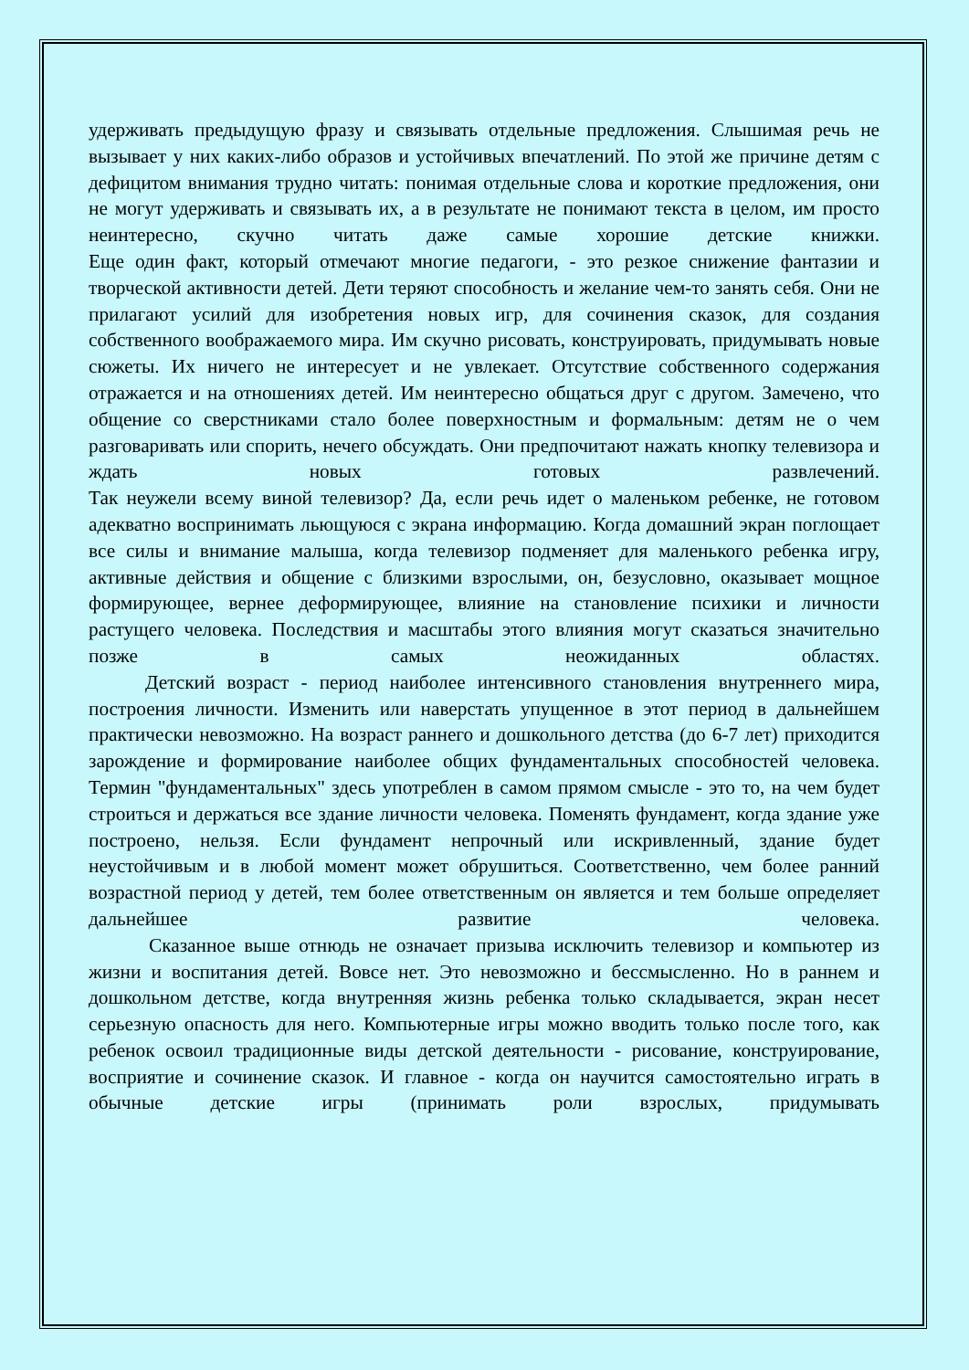удерживать предыдущую фразу и связывать отдельные предложения. Слышимая речь не вызывает у них каких-либо образов и устойчивых впечатлений. По этой же причине детям с дефицитом внимания трудно читать: понимая отдельные слова и короткие предложения, они не могут удерживать и связывать их, а в результате не понимают текста в целом, им просто неинтересно, скучно читать даже самые хорошие детские книжки.
Еще один факт, который отмечают многие педагоги, - это резкое снижение фантазии и творческой активности детей. Дети теряют способность и желание чем-то занять себя. Они не прилагают усилий для изобретения новых игр, для сочинения сказок, для создания собственного воображаемого мира. Им скучно рисовать, конструировать, придумывать новые сюжеты. Их ничего не интересует и не увлекает. Отсутствие собственного содержания отражается и на отношениях детей. Им неинтересно общаться друг с другом. Замечено, что общение со сверстниками стало более поверхностным и формальным: детям не о чем разговаривать или спорить, нечего обсуждать. Они предпочитают нажать кнопку телевизора и ждать новых готовых развлечений.
Так неужели всему виной телевизор? Да, если речь идет о маленьком ребенке, не готовом адекватно воспринимать льющуюся с экрана информацию. Когда домашний экран поглощает все силы и внимание малыша, когда телевизор подменяет для маленького ребенка игру, активные действия и общение с близкими взрослыми, он, безусловно, оказывает мощное формирующее, вернее деформирующее, влияние на становление психики и личности растущего человека. Последствия и масштабы этого влияния могут сказаться значительно позже в самых неожиданных областях.
Детский возраст - период наиболее интенсивного становления внутреннего мира, построения личности. Изменить или наверстать упущенное в этот период в дальнейшем практически невозможно. На возраст раннего и дошкольного детства (до 6-7 лет) приходится зарождение и формирование наиболее общих фундаментальных способностей человека. Термин "фундаментальных" здесь употреблен в самом прямом смысле - это то, на чем будет строиться и держаться все здание личности человека. Поменять фундамент, когда здание уже построено, нельзя. Если фундамент непрочный или искривленный, здание будет неустойчивым и в любой момент может обрушиться. Соответственно, чем более ранний возрастной период у детей, тем более ответственным он является и тем больше определяет дальнейшее развитие человека.
Сказанное выше отнюдь не означает призыва исключить телевизор и компьютер из жизни и воспитания детей. Вовсе нет. Это невозможно и бессмысленно. Но в раннем и дошкольном детстве, когда внутренняя жизнь ребенка только складывается, экран несет серьезную опасность для него. Компьютерные игры можно вводить только после того, как ребенок освоил традиционные виды детской деятельности - рисование, конструирование, восприятие и сочинение сказок. И главное - когда он научится самостоятельно играть в обычные детские игры (принимать роли взрослых, придумывать